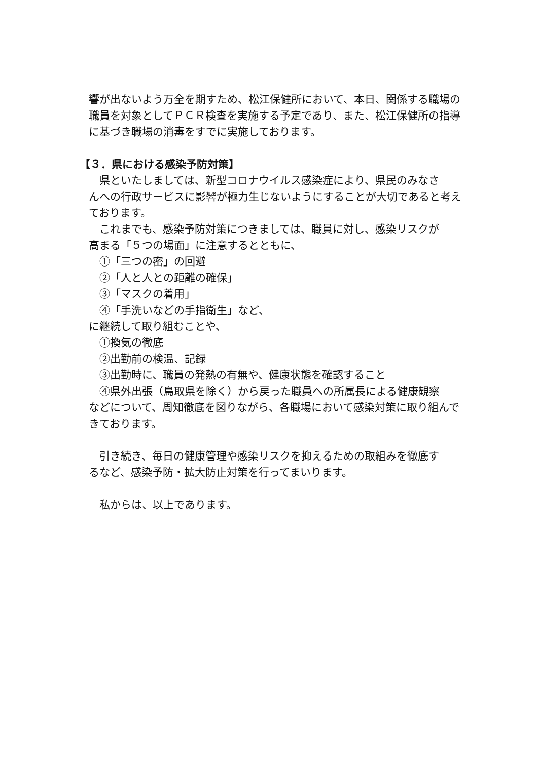響が出ないよう万全を期すため、松江保健所において、本日、関係する職場の職員を対象としてＰＣＲ検査を実施する予定であり、また、松江保健所の指導に基づき職場の消毒をすでに実施しております。
【３．県における感染予防対策】
県といたしましては、新型コロナウイルス感染症により、県民のみなさ
んへの行政サービスに影響が極力生じないようにすることが大切であると考えております。
これまでも、感染予防対策につきましては、職員に対し、感染リスクが
高まる「５つの場面」に注意するとともに、
①「三つの密」の回避
②「人と人との距離の確保」
③「マスクの着用」
④「手洗いなどの手指衛生」など、
に継続して取り組むことや、
①換気の徹底
②出勤前の検温、記録
③出勤時に、職員の発熱の有無や、健康状態を確認すること
④県外出張（鳥取県を除く）から戻った職員への所属長による健康観察
などについて、周知徹底を図りながら、各職場において感染対策に取り組んできております。
引き続き、毎日の健康管理や感染リスクを抑えるための取組みを徹底す
るなど、感染予防・拡大防止対策を行ってまいります。
私からは、以上であります。